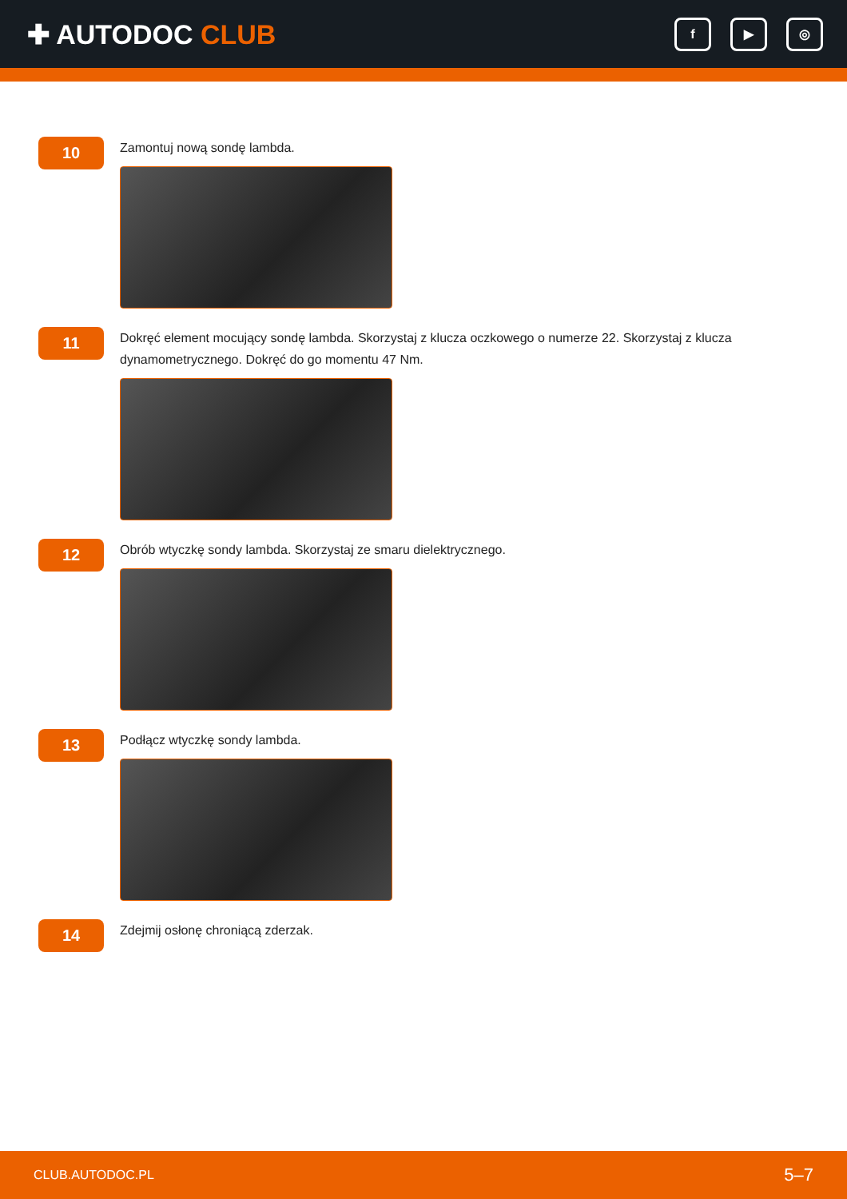✚ AUTODOC CLUB
f ▶ ◎
10
Zamontuj nową sondę lambda.
11
Dokręć element mocujący sondę lambda. Skorzystaj z klucza oczkowego o numerze 22. Skorzystaj z klucza dynamometrycznego. Dokręć do go momentu 47 Nm.
12
Obrób wtyczkę sondy lambda. Skorzystaj ze smaru dielektrycznego.
13
Podłącz wtyczkę sondy lambda.
14
Zdejmij osłonę chroniącą zderzak.
CLUB.AUTODOC.PL 5–7